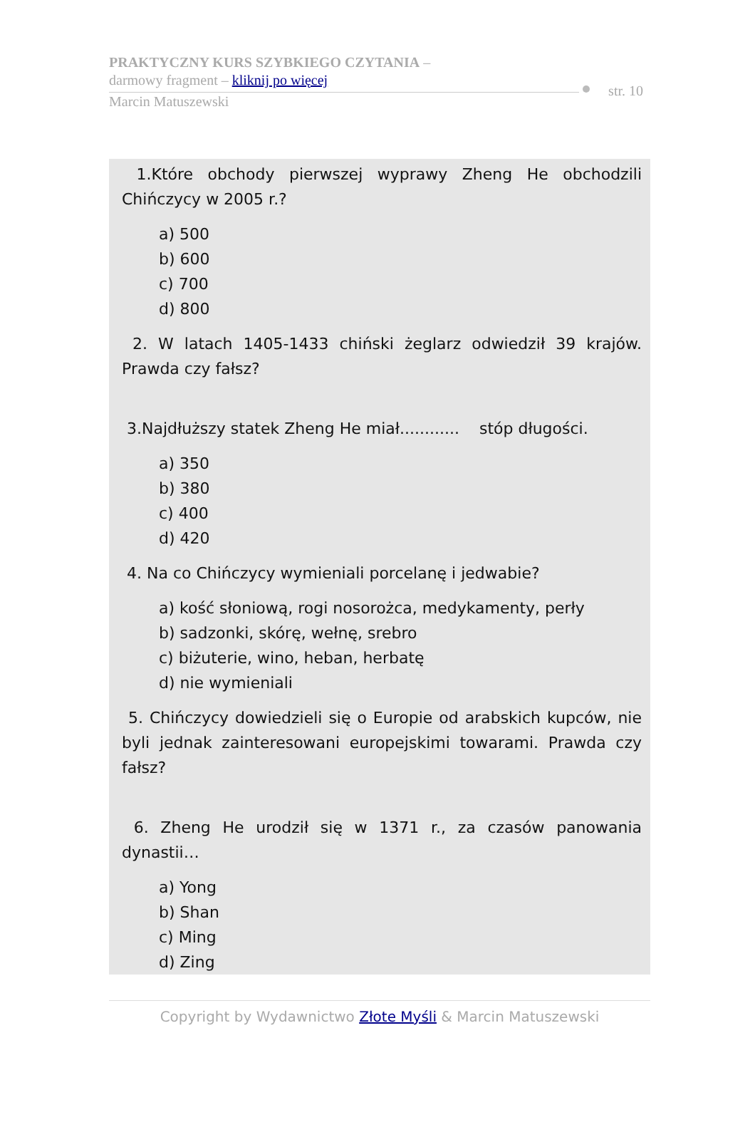PRAKTYCZNY KURS SZYBKIEGO CZYTANIA –
darmowy fragment – kliknij po więcej
Marcin Matuszewski
str. 10
1.Które obchody pierwszej wyprawy Zheng He obchodzili Chińczycy w 2005 r.?
a) 500
b) 600
c) 700
d) 800
2. W latach 1405-1433 chiński żeglarz odwiedził 39 krajów. Prawda czy fałsz?
3.Najdłuższy statek Zheng He miał............ stóp długości.
a) 350
b) 380
c) 400
d) 420
4. Na co Chińczycy wymieniali porcelanę i jedwabie?
a) kość słoniową, rogi nosorożca, medykamenty, perły
b) sadzonki, skórę, wełnę, srebro
c) biżuterie, wino, heban, herbatę
d) nie wymieniali
5. Chińczycy dowiedzieli się o Europie od arabskich kupców, nie byli jednak zainteresowani europejskimi towarami. Prawda czy fałsz?
6. Zheng He urodził się w 1371 r., za czasów panowania dynastii…
a) Yong
b) Shan
c) Ming
d) Zing
Copyright by Wydawnictwo Złote Myśli & Marcin Matuszewski